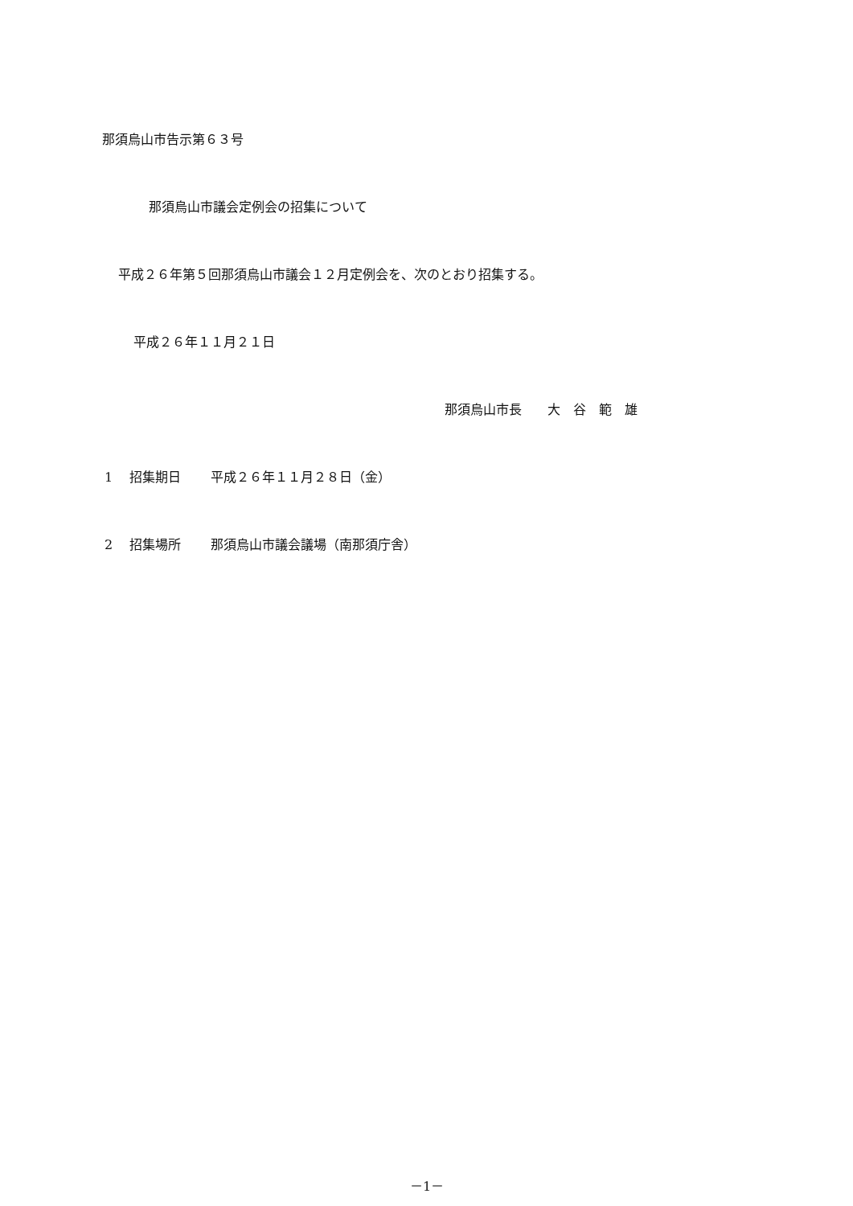那須烏山市告示第６３号
那須烏山市議会定例会の招集について
平成２６年第５回那須烏山市議会１２月定例会を、次のとおり招集する。
平成２６年１１月２１日
那須烏山市長　　大　谷　範　雄
1　 招集期日　　 平成２６年１１月２８日（金）
2　 招集場所　　 那須烏山市議会議場（南那須庁舎）
－1－